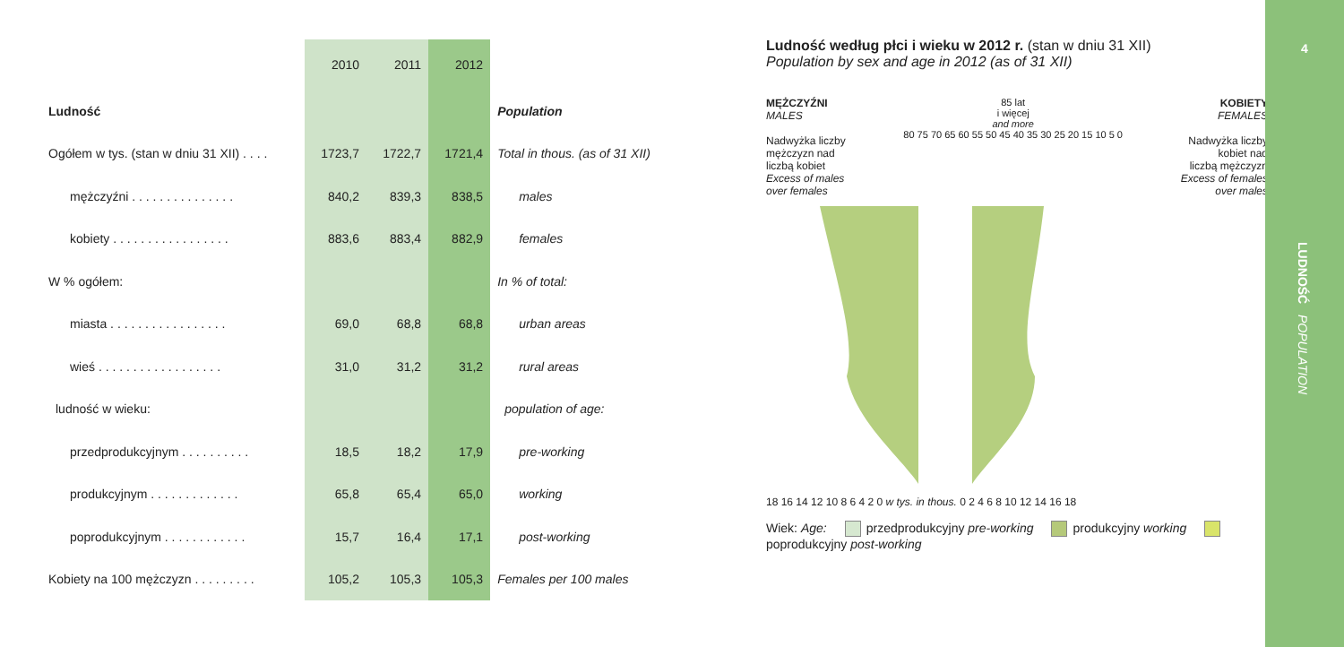| | 2010 | 2011 | 2012 | |
| --- | --- | --- | --- | --- |
| Ludność | | | | Population |
| Ogółem w tys. (stan w dniu 31 XII) . . . . | 1723,7 | 1722,7 | 1721,4 | Total in thous. (as of 31 XII) |
| mężczyźni . . . . . . . . . . . . . . . | 840,2 | 839,3 | 838,5 | males |
| kobiety . . . . . . . . . . . . . . . . . | 883,6 | 883,4 | 882,9 | females |
| W % ogółem: | | | | In % of total: |
| miasta . . . . . . . . . . . . . . . . . | 69,0 | 68,8 | 68,8 | urban areas |
| wieś . . . . . . . . . . . . . . . . . . | 31,0 | 31,2 | 31,2 | rural areas |
| ludność w wieku: | | | | population of age: |
| przedprodukcyjnym . . . . . . . . . . | 18,5 | 18,2 | 17,9 | pre-working |
| produkcyjnym . . . . . . . . . . . . . | 65,8 | 65,4 | 65,0 | working |
| poprodukcyjnym . . . . . . . . . . . . | 15,7 | 16,4 | 17,1 | post-working |
| Kobiety na 100 mężczyzn . . . . . . . . . | 105,2 | 105,3 | 105,3 | Females per 100 males |
Ludność według płci i wieku w 2012 r. (stan w dniu 31 XII)
Population by sex and age in 2012 (as of 31 XII)
MĘŻCZYŹNI
MALES
Nadwyżka liczby
mężczyzn nad
liczbą kobiet
Excess of males
over females
85 lat
i więcej
and more
80 75 70 65 60 55 50 45 40 35 30 25 20 15 10 5 0
KOBIETY
FEMALES
Nadwyżka liczby
kobiet nad
liczbą mężczyzn
Excess of females
over males
18 16 14 12 10 8 6 4 2 0 w tys. in thous. 0 2 4 6 8 10 12 14 16 18
Wiek: Age: przedprodukcyjny pre-working produkcyjny working poprodukcyjny post-working
4
LUDNOŚĆ POPULATION